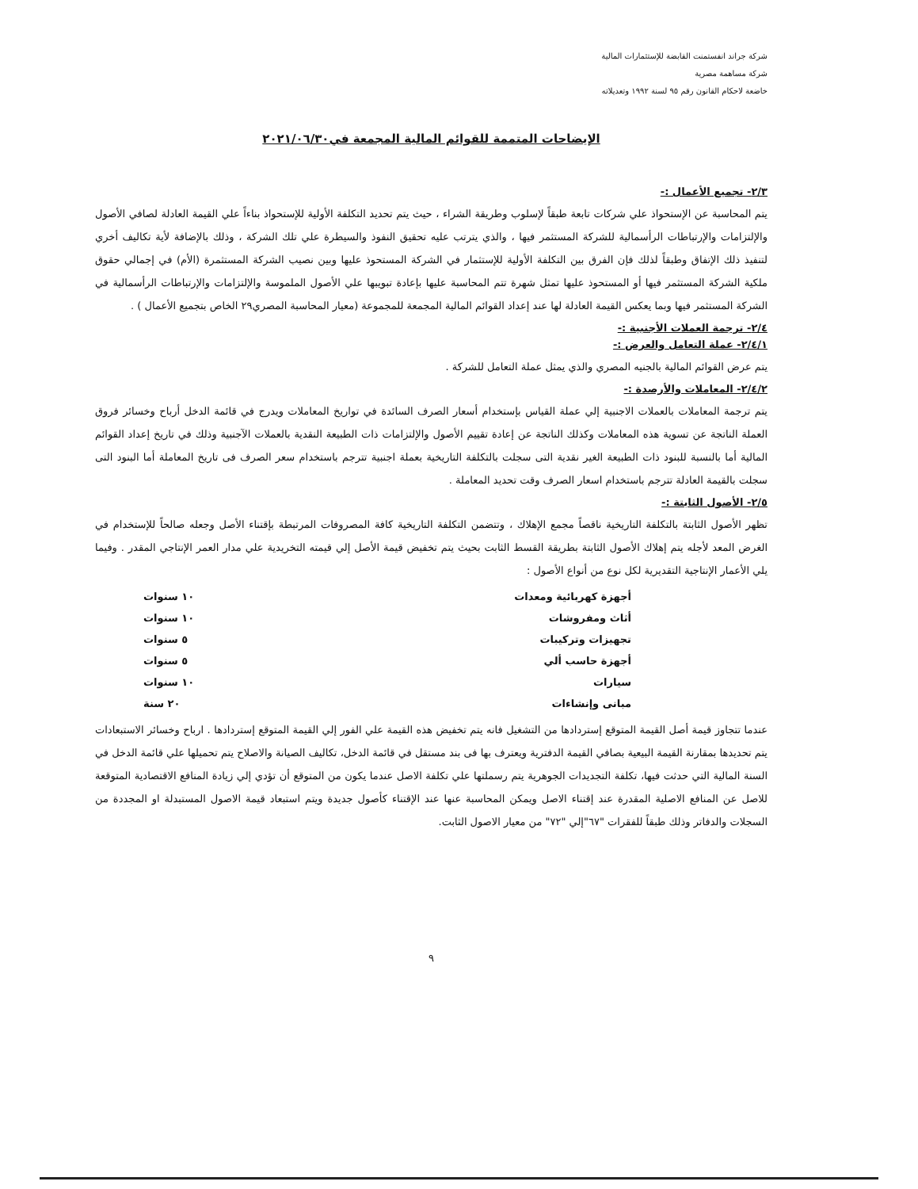شركة جراند انفستمنت القابضة للإستثمارات المالية
شركة مساهمة مصرية
خاضعة لاحكام القانون رقم ٩٥ لسنة ١٩٩٢ وتعديلاته
الإيضاحات المتممة للقوائم المالية المجمعة في٢٠٢١/٠٦/٣٠
٢/٣- تجميع الأعمال :-
يتم المحاسبة عن الإستحواذ علي شركات تابعة طبقاً لإسلوب وطريقة الشراء ، حيث يتم تحديد التكلفة الأولية للإستحواذ بناءاً علي القيمة العادلة لصافي الأصول والإلتزامات والإرتباطات الرأسمالية للشركة المستثمر فيها ، والذي يترتب عليه تحقيق النفوذ والسيطرة علي تلك الشركة ، وذلك بالإضافة لأية تكاليف أخري لتنفيذ ذلك الإتفاق وطبقاً لذلك فإن الفرق بين التكلفة الأولية للإستثمار في الشركة المستحوذ عليها وبين نصيب الشركة المستثمرة (الأم) في إجمالي حقوق ملكية الشركة المستثمر فيها أو المستحوذ عليها تمثل شهرة تتم المحاسبة عليها بإعادة تبويبها علي الأصول الملموسة والإلتزامات والإرتباطات الرأسمالية في الشركة المستثمر فيها وبما يعكس القيمة العادلة لها عند إعداد القوائم المالية المجمعة للمجموعة (معيار المحاسبة المصري٢٩ الخاص بتجميع الأعمال ) .
٢/٤- ترجمة العملات الأجنبية :-
٢/٤/١- عملة التعامل والعرض :-
يتم عرض القوائم المالية بالجنيه المصري والذي يمثل عملة التعامل للشركة .
٢/٤/٢- المعاملات والأرصدة :-
يتم ترجمة المعاملات بالعملات الاجنبية إلي عملة القياس بإستخدام أسعار الصرف السائدة في تواريخ المعاملات ويدرج في قائمة الدخل أرباح وخسائر فروق العملة الناتجة عن تسوية هذه المعاملات وكذلك الناتجة عن إعادة تقييم الأصول والإلتزامات ذات الطبيعة النقدية بالعملات الآجنبية وذلك في تاريخ إعداد القوائم المالية أما بالنسبة للبنود ذات الطبيعة الغير نقدية التى سجلت بالتكلفة التاريخية بعملة اجنبية تترجم باستخدام سعر الصرف فى تاريخ المعاملة أما البنود التى سجلت بالقيمة العادلة تترجم باستخدام اسعار الصرف وقت تحديد المعاملة .
٢/٥- الأصول الثابتة :-
تظهر الأصول الثابتة بالتكلفة التاريخية ناقصاً مجمع الإهلاك ، وتتضمن التكلفة التاريخية كافة المصروفات المرتبطة بإقتناء الأصل وجعله صالحاً للإستخدام في الغرض المعد لأجله يتم إهلاك الأصول الثابتة بطريقة القسط الثابت بحيث يتم تخفيض قيمة الأصل إلي قيمته التخريدية علي مدار العمر الإنتاجي المقدر . وفيما يلي الأعمار الإنتاجية التقديرية لكل نوع من أنواع الأصول :
| أجهزة كهربائية ومعدات | ١٠ سنوات |
| أثاث ومفروشات | ١٠ سنوات |
| تجهيزات وتركيبات | ٥ سنوات |
| أجهزة حاسب ألي | ٥ سنوات |
| سيارات | ١٠ سنوات |
| مبانى وإنشاءات | ٢٠ سنة |
عندما تتجاوز قيمة أصل القيمة المتوقع إستردادها من التشغيل فانه يتم تخفيض هذه القيمة علي الفور إلي القيمة المتوقع إستردادها . ارباح وخسائر الاستبعادات يتم تحديدها بمقارنة القيمة البيعية بصافي القيمة الدفترية ويعترف بها فى بند مستقل في قائمة الدخل، تكاليف الصيانة والاصلاح يتم تحميلها علي قائمة الدخل في السنة المالية التي حدثت فيها، تكلفة التجديدات الجوهرية يتم رسملتها علي تكلفة الاصل عندما يكون من المتوقع أن تؤدي إلي زيادة المنافع الاقتصادية المتوقعة للاصل عن المنافع الاصلية المقدرة عند إقتناء الاصل ويمكن المحاسبة عنها عند الإقتناء كأصول جديدة ويتم استبعاد قيمة الاصول المستبدلة او المجددة من السجلات والدفاتر وذلك طبقاً للفقرات "٦٧"إلي "٧٢" من معيار الاصول الثابت.
٩